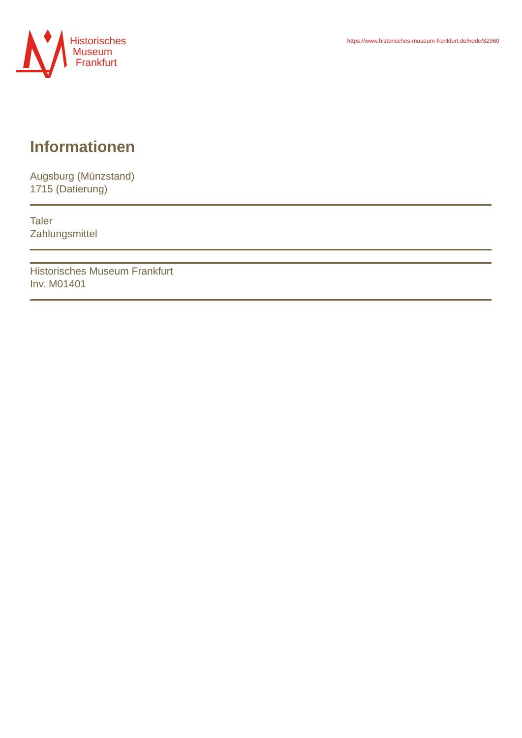Historisches
Museum
Frankfurt
https://www.historisches-museum-frankfurt.de/node/82960
Informationen
Augsburg (Münzstand)
1715 (Datierung)
Taler
Zahlungsmittel
Historisches Museum Frankfurt
Inv. M01401